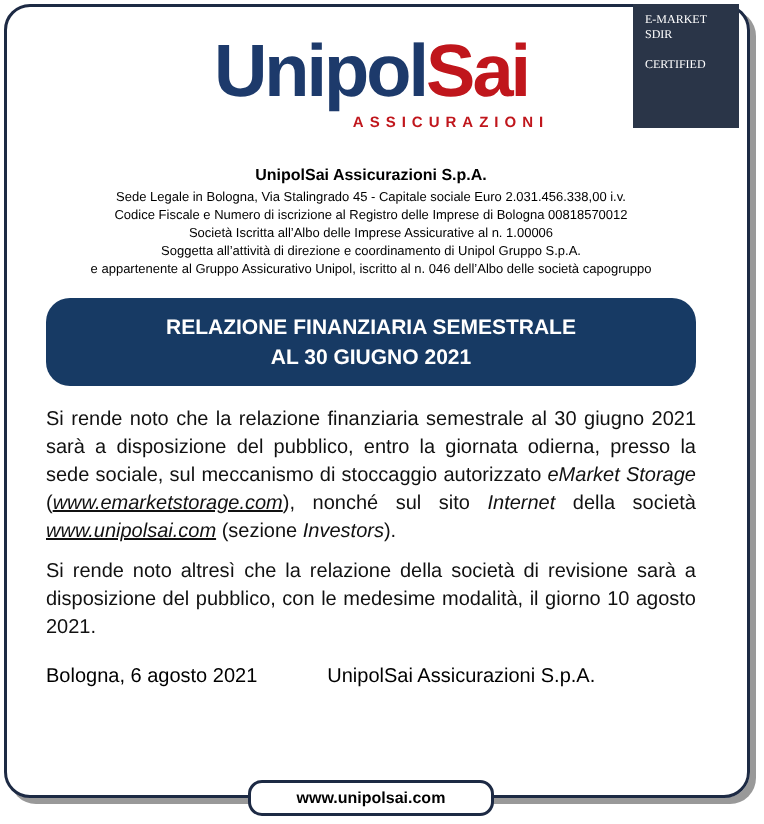E-MARKET
SDIR
CERTIFIED
UnipolSai
ASSICURAZIONI
UnipolSai Assicurazioni S.p.A.
Sede Legale in Bologna, Via Stalingrado 45 - Capitale sociale Euro 2.031.456.338,00 i.v.
Codice Fiscale e Numero di iscrizione al Registro delle Imprese di Bologna 00818570012
Società Iscritta all’Albo delle Imprese Assicurative al n. 1.00006
Soggetta all’attività di direzione e coordinamento di Unipol Gruppo S.p.A.
e appartenente al Gruppo Assicurativo Unipol, iscritto al n. 046 dell’Albo delle società capogruppo
RELAZIONE FINANZIARIA SEMESTRALE
AL 30 GIUGNO 2021
Si rende noto che la relazione finanziaria semestrale al 30 giugno 2021 sarà a disposizione del pubblico, entro la giornata odierna, presso la sede sociale, sul meccanismo di stoccaggio autorizzato eMarket Storage (www.emarketstorage.com), nonché sul sito Internet della società www.unipolsai.com (sezione Investors).
Si rende noto altresì che la relazione della società di revisione sarà a disposizione del pubblico, con le medesime modalità, il giorno 10 agosto 2021.
Bologna, 6 agosto 2021 UnipolSai Assicurazioni S.p.A.
www.unipolsai.com